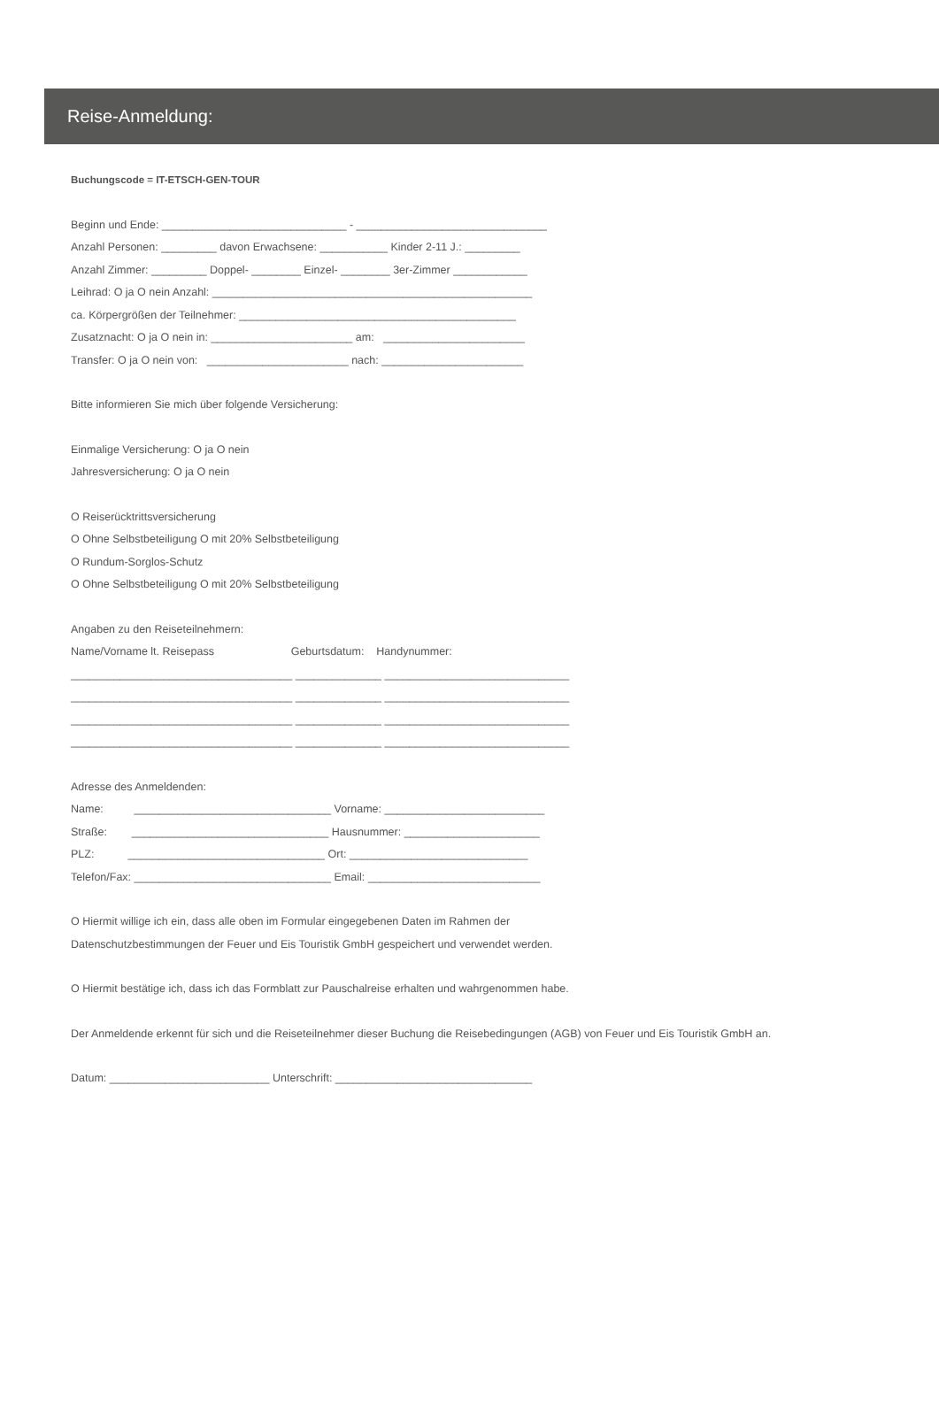Reise-Anmeldung:
Buchungscode = IT-ETSCH-GEN-TOUR
Beginn und Ende: ______________________________ - _______________________________
Anzahl Personen: _________ davon Erwachsene: ___________ Kinder 2-11 J.: _________
Anzahl Zimmer: _________ Doppel- ________ Einzel- ________ 3er-Zimmer ____________
Leihrad: O ja O nein Anzahl: ____________________________________________________
ca. Körpergrößen der Teilnehmer: _____________________________________________
Zusatznacht: O ja O nein in: _______________________ am: _______________________
Transfer: O ja O nein von: _______________________ nach: _______________________
Bitte informieren Sie mich über folgende Versicherung:
Einmalige Versicherung: O ja O nein
Jahresversicherung: O ja O nein
O Reiserücktrittsversicherung
O Ohne Selbstbeteiligung O mit 20% Selbstbeteiligung
O Rundum-Sorglos-Schutz
O Ohne Selbstbeteiligung O mit 20% Selbstbeteiligung
Angaben zu den Reiseteilnehmern:
Name/Vorname lt. Reisepass Geburtsdatum: Handynummer:
____________________________________ ______________ ______________________________
____________________________________ ______________ ______________________________
____________________________________ ______________ ______________________________
____________________________________ ______________ ______________________________
Adresse des Anmeldenden:
Name: ________________________________ Vorname: __________________________
Straße: ________________________________ Hausnummer: ______________________
PLZ: ________________________________ Ort: _____________________________
Telefon/Fax: ________________________________ Email: ____________________________
O Hiermit willige ich ein, dass alle oben im Formular eingegebenen Daten im Rahmen der
Datenschutzbestimmungen der Feuer und Eis Touristik GmbH gespeichert und verwendet werden.
O Hiermit bestätige ich, dass ich das Formblatt zur Pauschalreise erhalten und wahrgenommen habe.
Der Anmeldende erkennt für sich und die Reiseteilnehmer dieser Buchung die Reisebedingungen (AGB) von Feuer und Eis Touristik GmbH an.
Datum: __________________________ Unterschrift: ________________________________